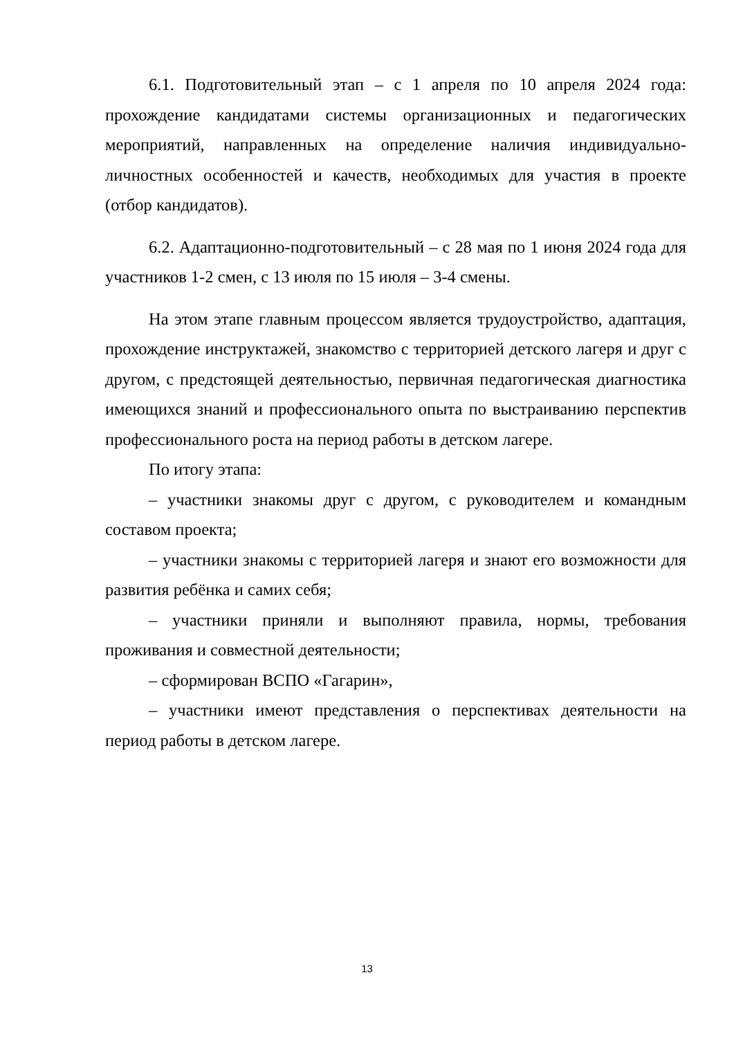6.1. Подготовительный этап – с 1 апреля по 10 апреля 2024 года: прохождение кандидатами системы организационных и педагогических мероприятий, направленных на определение наличия индивидуально-личностных особенностей и качеств, необходимых для участия в проекте (отбор кандидатов).
6.2. Адаптационно-подготовительный – с 28 мая по 1 июня 2024 года для участников 1-2 смен, с 13 июля по 15 июля – 3-4 смены.
На этом этапе главным процессом является трудоустройство, адаптация, прохождение инструктажей, знакомство с территорией детского лагеря и друг с другом, с предстоящей деятельностью, первичная педагогическая диагностика имеющихся знаний и профессионального опыта по выстраиванию перспектив профессионального роста на период работы в детском лагере.
По итогу этапа:
– участники знакомы друг с другом, с руководителем и командным составом проекта;
– участники знакомы с территорией лагеря и знают его возможности для развития ребёнка и самих себя;
– участники приняли и выполняют правила, нормы, требования проживания и совместной деятельности;
– сформирован ВСПО «Гагарин»,
– участники имеют представления о перспективах деятельности на период работы в детском лагере.
13